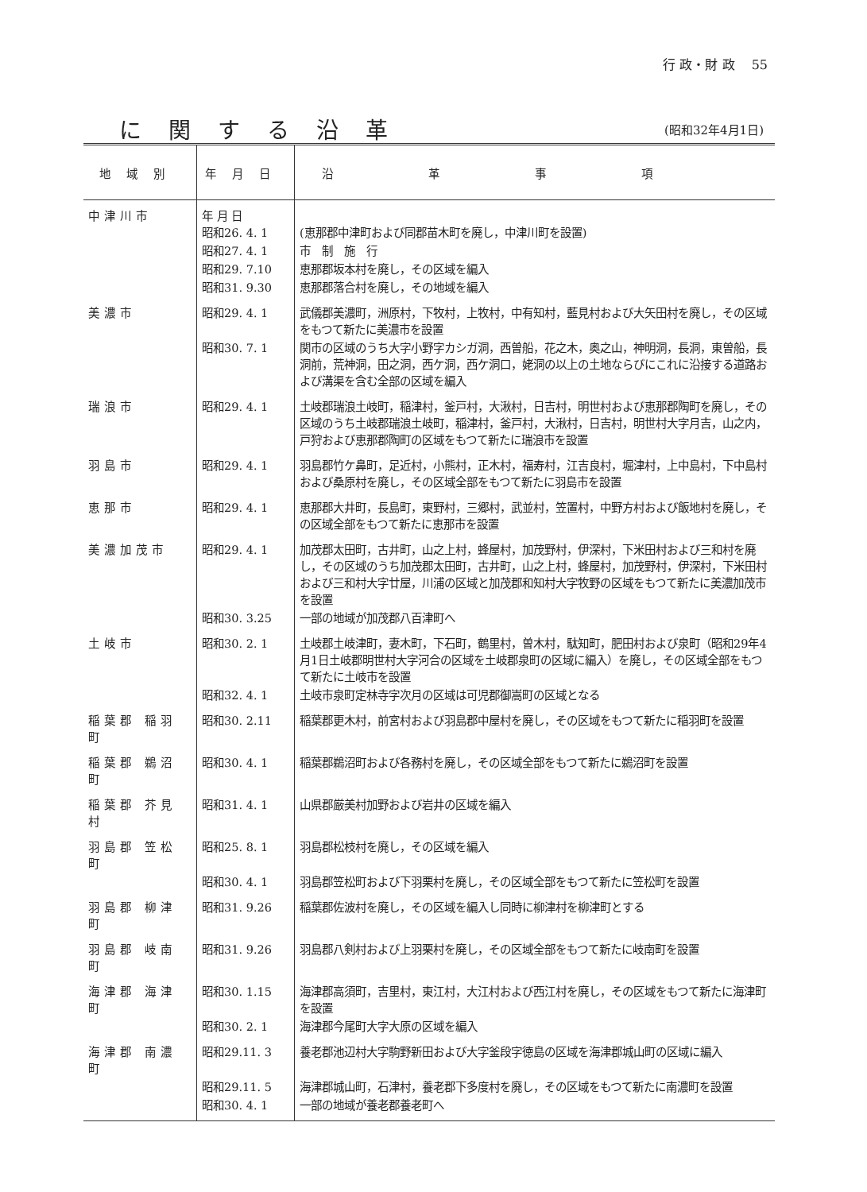行 政・財 政　 55
に関する沿革
(昭和32年4月1日)
| 地域別 | 年月日 | 沿革事項 |
| --- | --- | --- |
| 中津川市 | 年 月 日 昭和26. 4. 1 | (恵那郡中津町および同郡苗木町を廃し，中津川町を設置) |
| | 昭和27. 4. 1 | 市 制 施 行 |
| | 昭和29. 7.10 | 恵那郡坂本村を廃し，その区域を編入 |
| | 昭和31. 9.30 | 恵那郡落合村を廃し，その地域を編入 |
| 美濃市 | 昭和29. 4. 1 | 武儀郡美濃町，洲原村，下牧村，上牧村，中有知村，藍見村および大矢田村を廃し，その区域をもつて新たに美濃市を設置 |
| | 昭和30. 7. 1 | 関市の区域のうち大字小野字カシガ洞，西曽船，花之木，奥之山，神明洞，長洞，東曽船，長洞前，荒神洞，田之洞，西ケ洞，西ケ洞口，姥洞の以上の土地ならびにこれに沿接する道路および溝渠を含む全部の区域を編入 |
| 瑞浪市 | 昭和29. 4. 1 | 土岐郡瑞浪土岐町，稲津村，釜戸村，大湫村，日吉村，明世村および恵那郡陶町を廃し，その区域のうち土岐郡瑞浪土岐町，稲津村，釜戸村，大湫村，日吉村，明世村大字月吉，山之内，戸狩および恵那郡陶町の区域をもつて新たに瑞浪市を設置 |
| 羽島市 | 昭和29. 4. 1 | 羽島郡竹ケ鼻町，足近村，小熊村，正木村，福寿村，江吉良村，堀津村，上中島村，下中島村および桑原村を廃し，その区域全部をもつて新たに羽島市を設置 |
| 恵那市 | 昭和29. 4. 1 | 恵那郡大井町，長島町，東野村，三郷村，武並村，笠置村，中野方村および飯地村を廃し，その区域全部をもつて新たに恵那市を設置 |
| 美濃加茂市 | 昭和29. 4. 1 | 加茂郡太田町，古井町，山之上村，蜂屋村，加茂野村，伊深村，下米田村および三和村を廃し，その区域のうち加茂郡太田町，古井町，山之上村，蜂屋村，加茂野村，伊深村，下米田村および三和村大字廿屋，川浦の区域と加茂郡和知村大字牧野の区域をもつて新たに美濃加茂市を設置 |
| | 昭和30. 3.25 | 一部の地域が加茂郡八百津町へ |
| 土岐市 | 昭和30. 2. 1 | 土岐郡土岐津町，妻木町，下石町，鶴里村，曽木村，駄知町，肥田村および泉町（昭和29年4月1日土岐郡明世村大字河合の区域を土岐郡泉町の区域に編入）を廃し，その区域全部をもつて新たに土岐市を設置 |
| | 昭和32. 4. 1 | 土岐市泉町定林寺字次月の区域は可児郡御嵩町の区域となる |
| 稲葉郡 稲羽町 | 昭和30. 2.11 | 稲葉郡更木村，前宮村および羽島郡中屋村を廃し，その区域をもつて新たに稲羽町を設置 |
| 稲葉郡 鵜沼町 | 昭和30. 4. 1 | 稲葉郡鵜沼町および各務村を廃し，その区域全部をもつて新たに鵜沼町を設置 |
| 稲葉郡 芥見村 | 昭和31. 4. 1 | 山県郡厳美村加野および岩井の区域を編入 |
| 羽島郡 笠松町 | 昭和25. 8. 1 | 羽島郡松枝村を廃し，その区域を編入 |
| | 昭和30. 4. 1 | 羽島郡笠松町および下羽栗村を廃し，その区域全部をもつて新たに笠松町を設置 |
| 羽島郡 柳津町 | 昭和31. 9.26 | 稲葉郡佐波村を廃し，その区域を編入し同時に柳津村を柳津町とする |
| 羽島郡 岐南町 | 昭和31. 9.26 | 羽島郡八剣村および上羽栗村を廃し，その区域全部をもつて新たに岐南町を設置 |
| 海津郡 海津町 | 昭和30. 1.15 | 海津郡高須町，吉里村，東江村，大江村および西江村を廃し，その区域をもつて新たに海津町を設置 |
| | 昭和30. 2. 1 | 海津郡今尾町大字大原の区域を編入 |
| 海津郡 南濃町 | 昭和29.11. 3 | 養老郡池辺村大字駒野新田および大字釜段字徳島の区域を海津郡城山町の区域に編入 |
| | 昭和29.11. 5 | 海津郡城山町，石津村，養老郡下多度村を廃し，その区域をもつて新たに南濃町を設置 |
| | 昭和30. 4. 1 | 一部の地域が養老郡養老町へ |